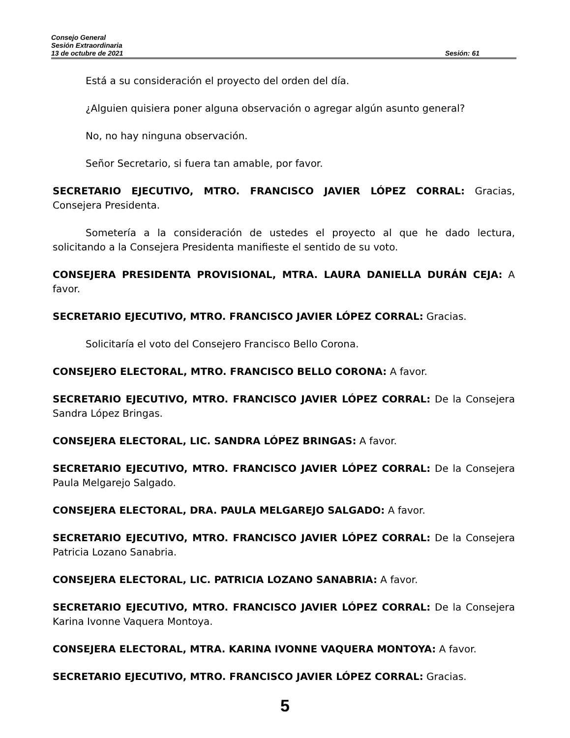Consejo General
Sesión Extraordinaria
13 de octubre de 2021 Sesión: 61
Está a su consideración el proyecto del orden del día.
¿Alguien quisiera poner alguna observación o agregar algún asunto general?
No, no hay ninguna observación.
Señor Secretario, si fuera tan amable, por favor.
SECRETARIO EJECUTIVO, MTRO. FRANCISCO JAVIER LÓPEZ CORRAL: Gracias, Consejera Presidenta.
Sometería a la consideración de ustedes el proyecto al que he dado lectura, solicitando a la Consejera Presidenta manifieste el sentido de su voto.
CONSEJERA PRESIDENTA PROVISIONAL, MTRA. LAURA DANIELLA DURÁN CEJA: A favor.
SECRETARIO EJECUTIVO, MTRO. FRANCISCO JAVIER LÓPEZ CORRAL: Gracias.
Solicitaría el voto del Consejero Francisco Bello Corona.
CONSEJERO ELECTORAL, MTRO. FRANCISCO BELLO CORONA: A favor.
SECRETARIO EJECUTIVO, MTRO. FRANCISCO JAVIER LÓPEZ CORRAL: De la Consejera Sandra López Bringas.
CONSEJERA ELECTORAL, LIC. SANDRA LÓPEZ BRINGAS: A favor.
SECRETARIO EJECUTIVO, MTRO. FRANCISCO JAVIER LÓPEZ CORRAL: De la Consejera Paula Melgarejo Salgado.
CONSEJERA ELECTORAL, DRA. PAULA MELGAREJO SALGADO: A favor.
SECRETARIO EJECUTIVO, MTRO. FRANCISCO JAVIER LÓPEZ CORRAL: De la Consejera Patricia Lozano Sanabria.
CONSEJERA ELECTORAL, LIC. PATRICIA LOZANO SANABRIA: A favor.
SECRETARIO EJECUTIVO, MTRO. FRANCISCO JAVIER LÓPEZ CORRAL: De la Consejera Karina Ivonne Vaquera Montoya.
CONSEJERA ELECTORAL, MTRA. KARINA IVONNE VAQUERA MONTOYA: A favor.
SECRETARIO EJECUTIVO, MTRO. FRANCISCO JAVIER LÓPEZ CORRAL: Gracias.
5